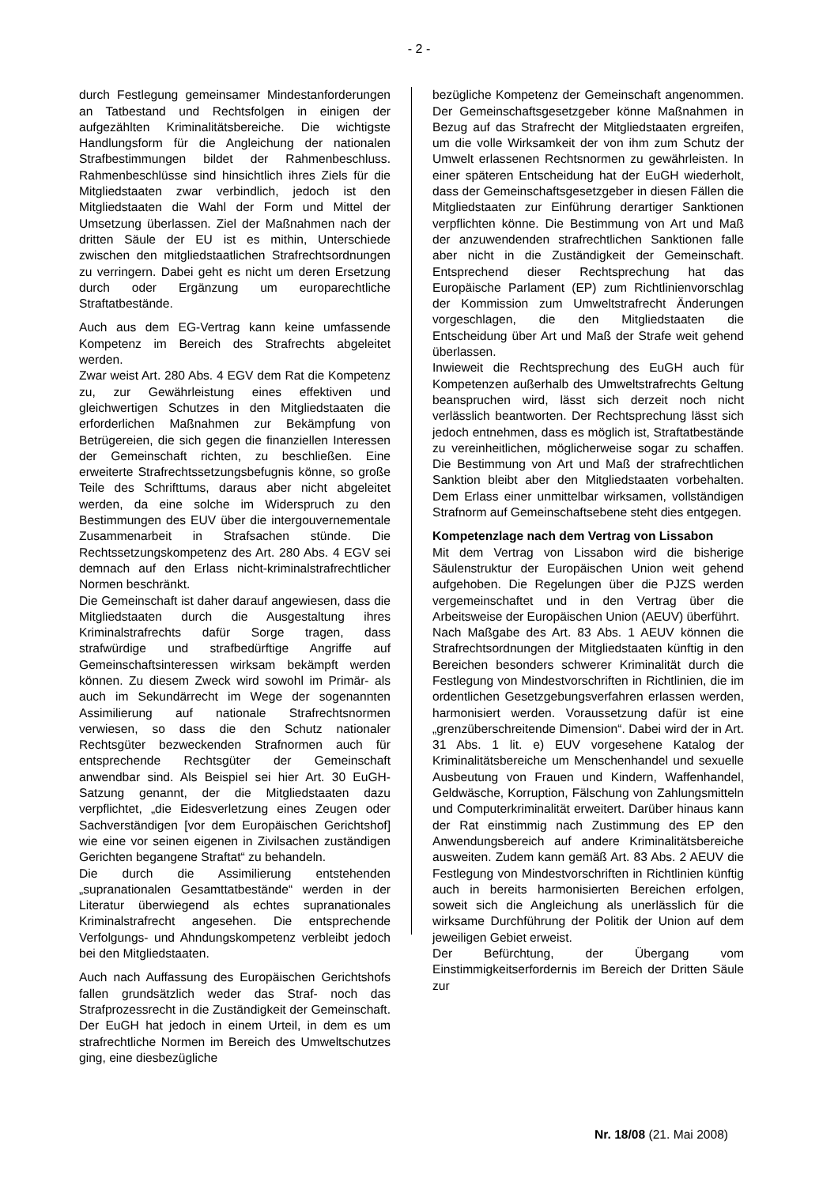- 2 -
durch Festlegung gemeinsamer Mindestanforderungen an Tatbestand und Rechtsfolgen in einigen der aufgezählten Kriminalitätsbereiche. Die wichtigste Handlungsform für die Angleichung der nationalen Strafbestimmungen bildet der Rahmenbeschluss. Rahmenbeschlüsse sind hinsichtlich ihres Ziels für die Mitgliedstaaten zwar verbindlich, jedoch ist den Mitgliedstaaten die Wahl der Form und Mittel der Umsetzung überlassen. Ziel der Maßnahmen nach der dritten Säule der EU ist es mithin, Unterschiede zwischen den mitgliedstaatlichen Strafrechtsordnungen zu verringern. Dabei geht es nicht um deren Ersetzung durch oder Ergänzung um europarechtliche Straftatbestände.
Auch aus dem EG-Vertrag kann keine umfassende Kompetenz im Bereich des Strafrechts abgeleitet werden.
Zwar weist Art. 280 Abs. 4 EGV dem Rat die Kompetenz zu, zur Gewährleistung eines effektiven und gleichwertigen Schutzes in den Mitgliedstaaten die erforderlichen Maßnahmen zur Bekämpfung von Betrügereien, die sich gegen die finanziellen Interessen der Gemeinschaft richten, zu beschließen. Eine erweiterte Strafrechtssetzungsbefugnis könne, so große Teile des Schrifttums, daraus aber nicht abgeleitet werden, da eine solche im Widerspruch zu den Bestimmungen des EUV über die intergouvernementale Zusammenarbeit in Strafsachen stünde. Die Rechtssetzungskompetenz des Art. 280 Abs. 4 EGV sei demnach auf den Erlass nicht-kriminalstrafrechtlicher Normen beschränkt.
Die Gemeinschaft ist daher darauf angewiesen, dass die Mitgliedstaaten durch die Ausgestaltung ihres Kriminalstrafrechts dafür Sorge tragen, dass strafwürdige und strafbedürftige Angriffe auf Gemeinschaftsinteressen wirksam bekämpft werden können. Zu diesem Zweck wird sowohl im Primär- als auch im Sekundärrecht im Wege der sogenannten Assimilierung auf nationale Strafrechtsnormen verwiesen, so dass die den Schutz nationaler Rechtsgüter bezweckenden Strafnormen auch für entsprechende Rechtsgüter der Gemeinschaft anwendbar sind. Als Beispiel sei hier Art. 30 EuGH-Satzung genannt, der die Mitgliedstaaten dazu verpflichtet, „die Eidesverletzung eines Zeugen oder Sachverständigen [vor dem Europäischen Gerichtshof] wie eine vor seinen eigenen in Zivilsachen zuständigen Gerichten begangene Straftat“ zu behandeln.
Die durch die Assimilierung entstehenden „supranationalen Gesamttatbestände“ werden in der Literatur überwiegend als echtes supranationales Kriminalstrafrecht angesehen. Die entsprechende Verfolgungs- und Ahndungskompetenz verbleibt jedoch bei den Mitgliedstaaten.
Auch nach Auffassung des Europäischen Gerichtshofs fallen grundsätzlich weder das Straf- noch das Strafprozessrecht in die Zuständigkeit der Gemeinschaft. Der EuGH hat jedoch in einem Urteil, in dem es um strafrechtliche Normen im Bereich des Umweltschutzes ging, eine diesbezügliche
bezügliche Kompetenz der Gemeinschaft angenommen. Der Gemeinschaftsgesetzgeber könne Maßnahmen in Bezug auf das Strafrecht der Mitgliedstaaten ergreifen, um die volle Wirksamkeit der von ihm zum Schutz der Umwelt erlassenen Rechtsnormen zu gewährleisten. In einer späteren Entscheidung hat der EuGH wiederholt, dass der Gemeinschaftsgesetzgeber in diesen Fällen die Mitgliedstaaten zur Einführung derartiger Sanktionen verpflichten könne. Die Bestimmung von Art und Maß der anzuwendenden strafrechtlichen Sanktionen falle aber nicht in die Zuständigkeit der Gemeinschaft. Entsprechend dieser Rechtsprechung hat das Europäische Parlament (EP) zum Richtlinienvorschlag der Kommission zum Umweltstrafrecht Änderungen vorgeschlagen, die den Mitgliedstaaten die Entscheidung über Art und Maß der Strafe weit gehend überlassen.
Inwieweit die Rechtsprechung des EuGH auch für Kompetenzen außerhalb des Umweltstrafrechts Geltung beanspruchen wird, lässt sich derzeit noch nicht verlässlich beantworten. Der Rechtsprechung lässt sich jedoch entnehmen, dass es möglich ist, Straftatbestände zu vereinheitlichen, möglicherweise sogar zu schaffen. Die Bestimmung von Art und Maß der strafrechtlichen Sanktion bleibt aber den Mitgliedstaaten vorbehalten. Dem Erlass einer unmittelbar wirksamen, vollständigen Strafnorm auf Gemeinschaftsebene steht dies entgegen.
Kompetenzlage nach dem Vertrag von Lissabon
Mit dem Vertrag von Lissabon wird die bisherige Säulenstruktur der Europäischen Union weit gehend aufgehoben. Die Regelungen über die PJZS werden vergemeinschaftet und in den Vertrag über die Arbeitsweise der Europäischen Union (AEUV) überführt.
Nach Maßgabe des Art. 83 Abs. 1 AEUV können die Strafrechtsordnungen der Mitgliedstaaten künftig in den Bereichen besonders schwerer Kriminalität durch die Festlegung von Mindestvorschriften in Richtlinien, die im ordentlichen Gesetzgebungsverfahren erlassen werden, harmonisiert werden. Voraussetzung dafür ist eine „grenzüberschreitende Dimension“. Dabei wird der in Art. 31 Abs. 1 lit. e) EUV vorgesehene Katalog der Kriminalitätsbereiche um Menschenhandel und sexuelle Ausbeutung von Frauen und Kindern, Waffenhandel, Geldwäsche, Korruption, Fälschung von Zahlungsmitteln und Computerkriminalität erweitert. Darüber hinaus kann der Rat einstimmig nach Zustimmung des EP den Anwendungsbereich auf andere Kriminalitätsbereiche ausweiten. Zudem kann gemäß Art. 83 Abs. 2 AEUV die Festlegung von Mindestvorschriften in Richtlinien künftig auch in bereits harmonisierten Bereichen erfolgen, soweit sich die Angleichung als unerlässlich für die wirksame Durchführung der Politik der Union auf dem jeweiligen Gebiet erweist.
Der Befürchtung, der Übergang vom Einstimmigkeitserfordernis im Bereich der Dritten Säule zur
Nr. 18/08 (21. Mai 2008)